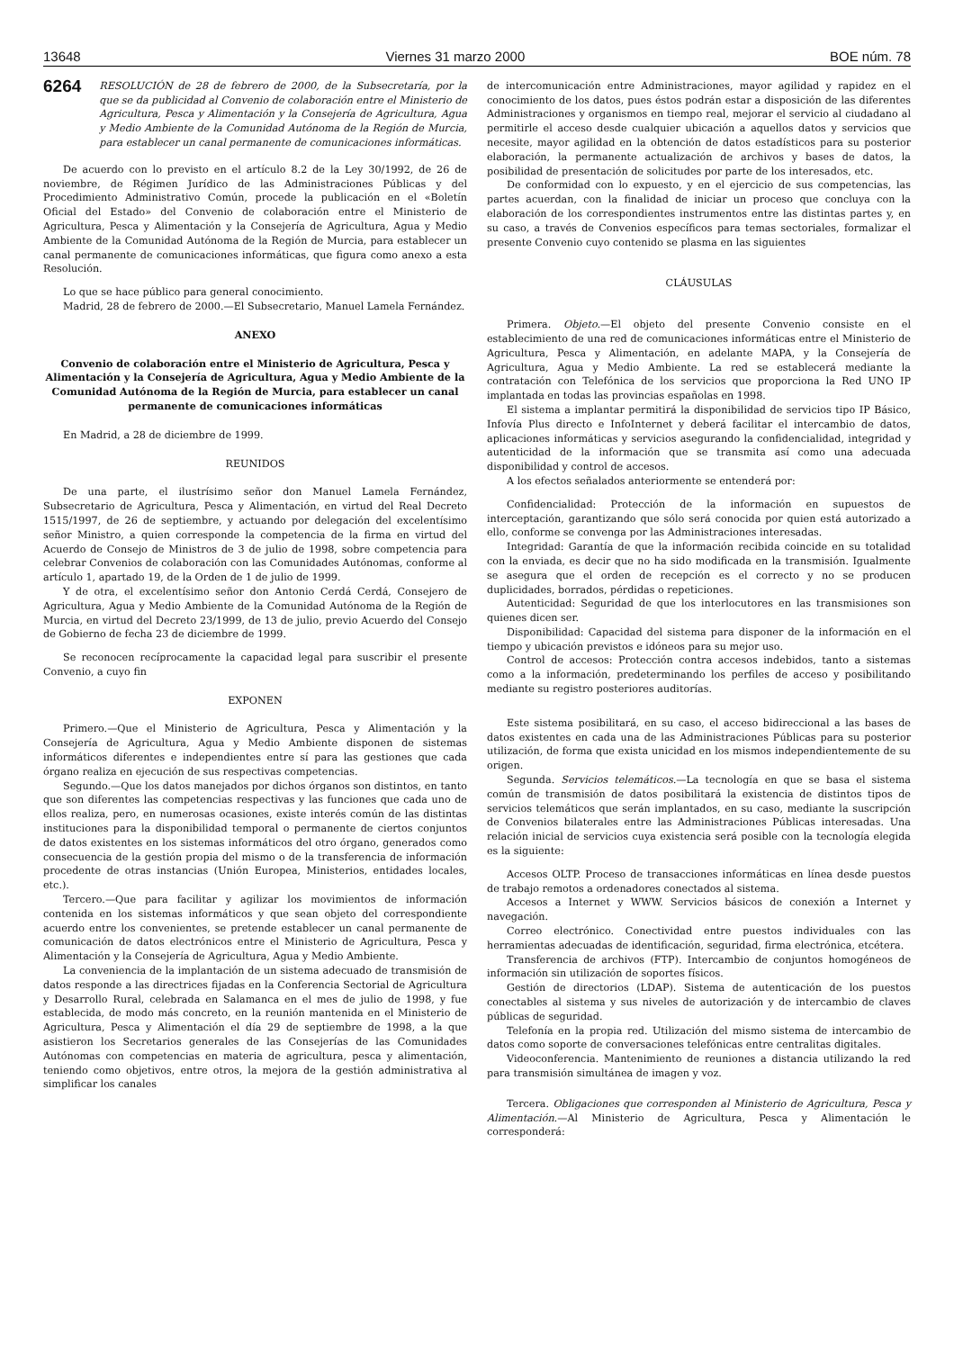13648 Viernes 31 marzo 2000 BOE núm. 78
6264 RESOLUCIÓN de 28 de febrero de 2000, de la Subsecretaría, por la que se da publicidad al Convenio de colaboración entre el Ministerio de Agricultura, Pesca y Alimentación y la Consejería de Agricultura, Agua y Medio Ambiente de la Comunidad Autónoma de la Región de Murcia, para establecer un canal permanente de comunicaciones informáticas.
De acuerdo con lo previsto en el artículo 8.2 de la Ley 30/1992, de 26 de noviembre, de Régimen Jurídico de las Administraciones Públicas y del Procedimiento Administrativo Común, procede la publicación en el «Boletín Oficial del Estado» del Convenio de colaboración entre el Ministerio de Agricultura, Pesca y Alimentación y la Consejería de Agricultura, Agua y Medio Ambiente de la Comunidad Autónoma de la Región de Murcia, para establecer un canal permanente de comunicaciones informáticas, que figura como anexo a esta Resolución.
Lo que se hace público para general conocimiento.
Madrid, 28 de febrero de 2000.—El Subsecretario, Manuel Lamela Fernández.
ANEXO
Convenio de colaboración entre el Ministerio de Agricultura, Pesca y Alimentación y la Consejería de Agricultura, Agua y Medio Ambiente de la Comunidad Autónoma de la Región de Murcia, para establecer un canal permanente de comunicaciones informáticas
En Madrid, a 28 de diciembre de 1999.
REUNIDOS
De una parte, el ilustrísimo señor don Manuel Lamela Fernández, Subsecretario de Agricultura, Pesca y Alimentación, en virtud del Real Decreto 1515/1997, de 26 de septiembre, y actuando por delegación del excelentísimo señor Ministro, a quien corresponde la competencia de la firma en virtud del Acuerdo de Consejo de Ministros de 3 de julio de 1998, sobre competencia para celebrar Convenios de colaboración con las Comunidades Autónomas, conforme al artículo 1, apartado 19, de la Orden de 1 de julio de 1999.
Y de otra, el excelentísimo señor don Antonio Cerdá Cerdá, Consejero de Agricultura, Agua y Medio Ambiente de la Comunidad Autónoma de la Región de Murcia, en virtud del Decreto 23/1999, de 13 de julio, previo Acuerdo del Consejo de Gobierno de fecha 23 de diciembre de 1999.
Se reconocen recíprocamente la capacidad legal para suscribir el presente Convenio, a cuyo fin
EXPONEN
Primero.—Que el Ministerio de Agricultura, Pesca y Alimentación y la Consejería de Agricultura, Agua y Medio Ambiente disponen de sistemas informáticos diferentes e independientes entre sí para las gestiones que cada órgano realiza en ejecución de sus respectivas competencias.
Segundo.—Que los datos manejados por dichos órganos son distintos, en tanto que son diferentes las competencias respectivas y las funciones que cada uno de ellos realiza, pero, en numerosas ocasiones, existe interés común de las distintas instituciones para la disponibilidad temporal o permanente de ciertos conjuntos de datos existentes en los sistemas informáticos del otro órgano, generados como consecuencia de la gestión propia del mismo o de la transferencia de información procedente de otras instancias (Unión Europea, Ministerios, entidades locales, etc.).
Tercero.—Que para facilitar y agilizar los movimientos de información contenida en los sistemas informáticos y que sean objeto del correspondiente acuerdo entre los convenientes, se pretende establecer un canal permanente de comunicación de datos electrónicos entre el Ministerio de Agricultura, Pesca y Alimentación y la Consejería de Agricultura, Agua y Medio Ambiente.
La conveniencia de la implantación de un sistema adecuado de transmisión de datos responde a las directrices fijadas en la Conferencia Sectorial de Agricultura y Desarrollo Rural, celebrada en Salamanca en el mes de julio de 1998, y fue establecida, de modo más concreto, en la reunión mantenida en el Ministerio de Agricultura, Pesca y Alimentación el día 29 de septiembre de 1998, a la que asistieron los Secretarios generales de las Consejerías de las Comunidades Autónomas con competencias en materia de agricultura, pesca y alimentación, teniendo como objetivos, entre otros, la mejora de la gestión administrativa al simplificar los canales
de intercomunicación entre Administraciones, mayor agilidad y rapidez en el conocimiento de los datos, pues éstos podrán estar a disposición de las diferentes Administraciones y organismos en tiempo real, mejorar el servicio al ciudadano al permitirle el acceso desde cualquier ubicación a aquellos datos y servicios que necesite, mayor agilidad en la obtención de datos estadísticos para su posterior elaboración, la permanente actualización de archivos y bases de datos, la posibilidad de presentación de solicitudes por parte de los interesados, etc.
De conformidad con lo expuesto, y en el ejercicio de sus competencias, las partes acuerdan, con la finalidad de iniciar un proceso que concluya con la elaboración de los correspondientes instrumentos entre las distintas partes y, en su caso, a través de Convenios específicos para temas sectoriales, formalizar el presente Convenio cuyo contenido se plasma en las siguientes
CLÁUSULAS
Primera. Objeto.—El objeto del presente Convenio consiste en el establecimiento de una red de comunicaciones informáticas entre el Ministerio de Agricultura, Pesca y Alimentación, en adelante MAPA, y la Consejería de Agricultura, Agua y Medio Ambiente. La red se establecerá mediante la contratación con Telefónica de los servicios que proporciona la Red UNO IP implantada en todas las provincias españolas en 1998.
El sistema a implantar permitirá la disponibilidad de servicios tipo IP Básico, Infovía Plus directo e InfoInternet y deberá facilitar el intercambio de datos, aplicaciones informáticas y servicios asegurando la confidencialidad, integridad y autenticidad de la información que se transmita así como una adecuada disponibilidad y control de accesos.
A los efectos señalados anteriormente se entenderá por:
Confidencialidad: Protección de la información en supuestos de interceptación, garantizando que sólo será conocida por quien está autorizado a ello, conforme se convenga por las Administraciones interesadas.
Integridad: Garantía de que la información recibida coincide en su totalidad con la enviada, es decir que no ha sido modificada en la transmisión. Igualmente se asegura que el orden de recepción es el correcto y no se producen duplicidades, borrados, pérdidas o repeticiones.
Autenticidad: Seguridad de que los interlocutores en las transmisiones son quienes dicen ser.
Disponibilidad: Capacidad del sistema para disponer de la información en el tiempo y ubicación previstos e idóneos para su mejor uso.
Control de accesos: Protección contra accesos indebidos, tanto a sistemas como a la información, predeterminando los perfiles de acceso y posibilitando mediante su registro posteriores auditorías.
Este sistema posibilitará, en su caso, el acceso bidireccional a las bases de datos existentes en cada una de las Administraciones Públicas para su posterior utilización, de forma que exista unicidad en los mismos independientemente de su origen.
Segunda. Servicios telemáticos.—La tecnología en que se basa el sistema común de transmisión de datos posibilitará la existencia de distintos tipos de servicios telemáticos que serán implantados, en su caso, mediante la suscripción de Convenios bilaterales entre las Administraciones Públicas interesadas. Una relación inicial de servicios cuya existencia será posible con la tecnología elegida es la siguiente:
Accesos OLTP. Proceso de transacciones informáticas en línea desde puestos de trabajo remotos a ordenadores conectados al sistema.
Accesos a Internet y WWW. Servicios básicos de conexión a Internet y navegación.
Correo electrónico. Conectividad entre puestos individuales con las herramientas adecuadas de identificación, seguridad, firma electrónica, etcétera.
Transferencia de archivos (FTP). Intercambio de conjuntos homogéneos de información sin utilización de soportes físicos.
Gestión de directorios (LDAP). Sistema de autenticación de los puestos conectables al sistema y sus niveles de autorización y de intercambio de claves públicas de seguridad.
Telefonía en la propia red. Utilización del mismo sistema de intercambio de datos como soporte de conversaciones telefónicas entre centralitas digitales.
Videoconferencia. Mantenimiento de reuniones a distancia utilizando la red para transmisión simultánea de imagen y voz.
Tercera. Obligaciones que corresponden al Ministerio de Agricultura, Pesca y Alimentación.—Al Ministerio de Agricultura, Pesca y Alimentación le corresponderá: